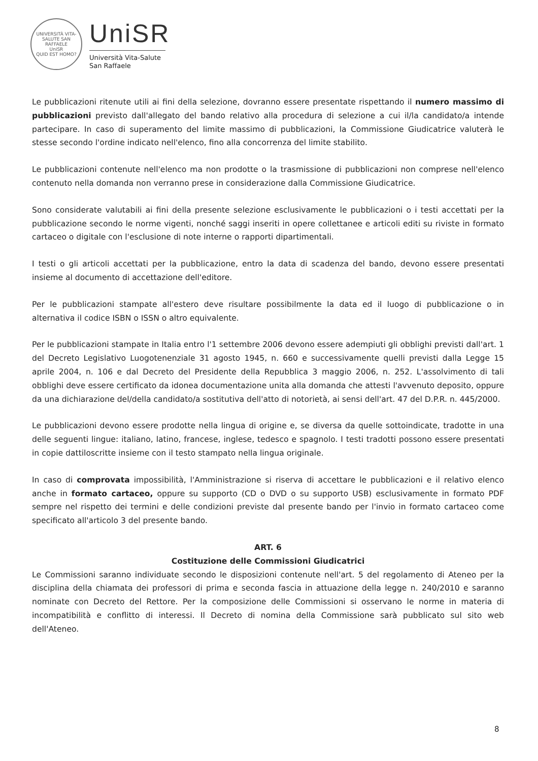UNIVERSITÀ VITA-SALUTE SAN RAFFAELE
UniSR
QUID EST HOMO?
UniSR
Università Vita-Salute
San Raffaele
Le pubblicazioni ritenute utili ai fini della selezione, dovranno essere presentate rispettando il numero massimo di pubblicazioni previsto dall'allegato del bando relativo alla procedura di selezione a cui il/la candidato/a intende partecipare. In caso di superamento del limite massimo di pubblicazioni, la Commissione Giudicatrice valuterà le stesse secondo l'ordine indicato nell'elenco, fino alla concorrenza del limite stabilito.
Le pubblicazioni contenute nell'elenco ma non prodotte o la trasmissione di pubblicazioni non comprese nell'elenco contenuto nella domanda non verranno prese in considerazione dalla Commissione Giudicatrice.
Sono considerate valutabili ai fini della presente selezione esclusivamente le pubblicazioni o i testi accettati per la pubblicazione secondo le norme vigenti, nonché saggi inseriti in opere collettanee e articoli editi su riviste in formato cartaceo o digitale con l'esclusione di note interne o rapporti dipartimentali.
I testi o gli articoli accettati per la pubblicazione, entro la data di scadenza del bando, devono essere presentati insieme al documento di accettazione dell'editore.
Per le pubblicazioni stampate all'estero deve risultare possibilmente la data ed il luogo di pubblicazione o in alternativa il codice ISBN o ISSN o altro equivalente.
Per le pubblicazioni stampate in Italia entro l'1 settembre 2006 devono essere adempiuti gli obblighi previsti dall'art. 1 del Decreto Legislativo Luogotenenziale 31 agosto 1945, n. 660 e successivamente quelli previsti dalla Legge 15 aprile 2004, n. 106 e dal Decreto del Presidente della Repubblica 3 maggio 2006, n. 252. L'assolvimento di tali obblighi deve essere certificato da idonea documentazione unita alla domanda che attesti l'avvenuto deposito, oppure da una dichiarazione del/della candidato/a sostitutiva dell'atto di notorietà, ai sensi dell'art. 47 del D.P.R. n. 445/2000.
Le pubblicazioni devono essere prodotte nella lingua di origine e, se diversa da quelle sottoindicate, tradotte in una delle seguenti lingue: italiano, latino, francese, inglese, tedesco e spagnolo. I testi tradotti possono essere presentati in copie dattiloscritte insieme con il testo stampato nella lingua originale.
In caso di comprovata impossibilità, l'Amministrazione si riserva di accettare le pubblicazioni e il relativo elenco anche in formato cartaceo, oppure su supporto (CD o DVD o su supporto USB) esclusivamente in formato PDF sempre nel rispetto dei termini e delle condizioni previste dal presente bando per l'invio in formato cartaceo come specificato all'articolo 3 del presente bando.
ART. 6
Costituzione delle Commissioni Giudicatrici
Le Commissioni saranno individuate secondo le disposizioni contenute nell'art. 5 del regolamento di Ateneo per la disciplina della chiamata dei professori di prima e seconda fascia in attuazione della legge n. 240/2010 e saranno nominate con Decreto del Rettore. Per la composizione delle Commissioni si osservano le norme in materia di incompatibilità e conflitto di interessi. Il Decreto di nomina della Commissione sarà pubblicato sul sito web dell'Ateneo.
8